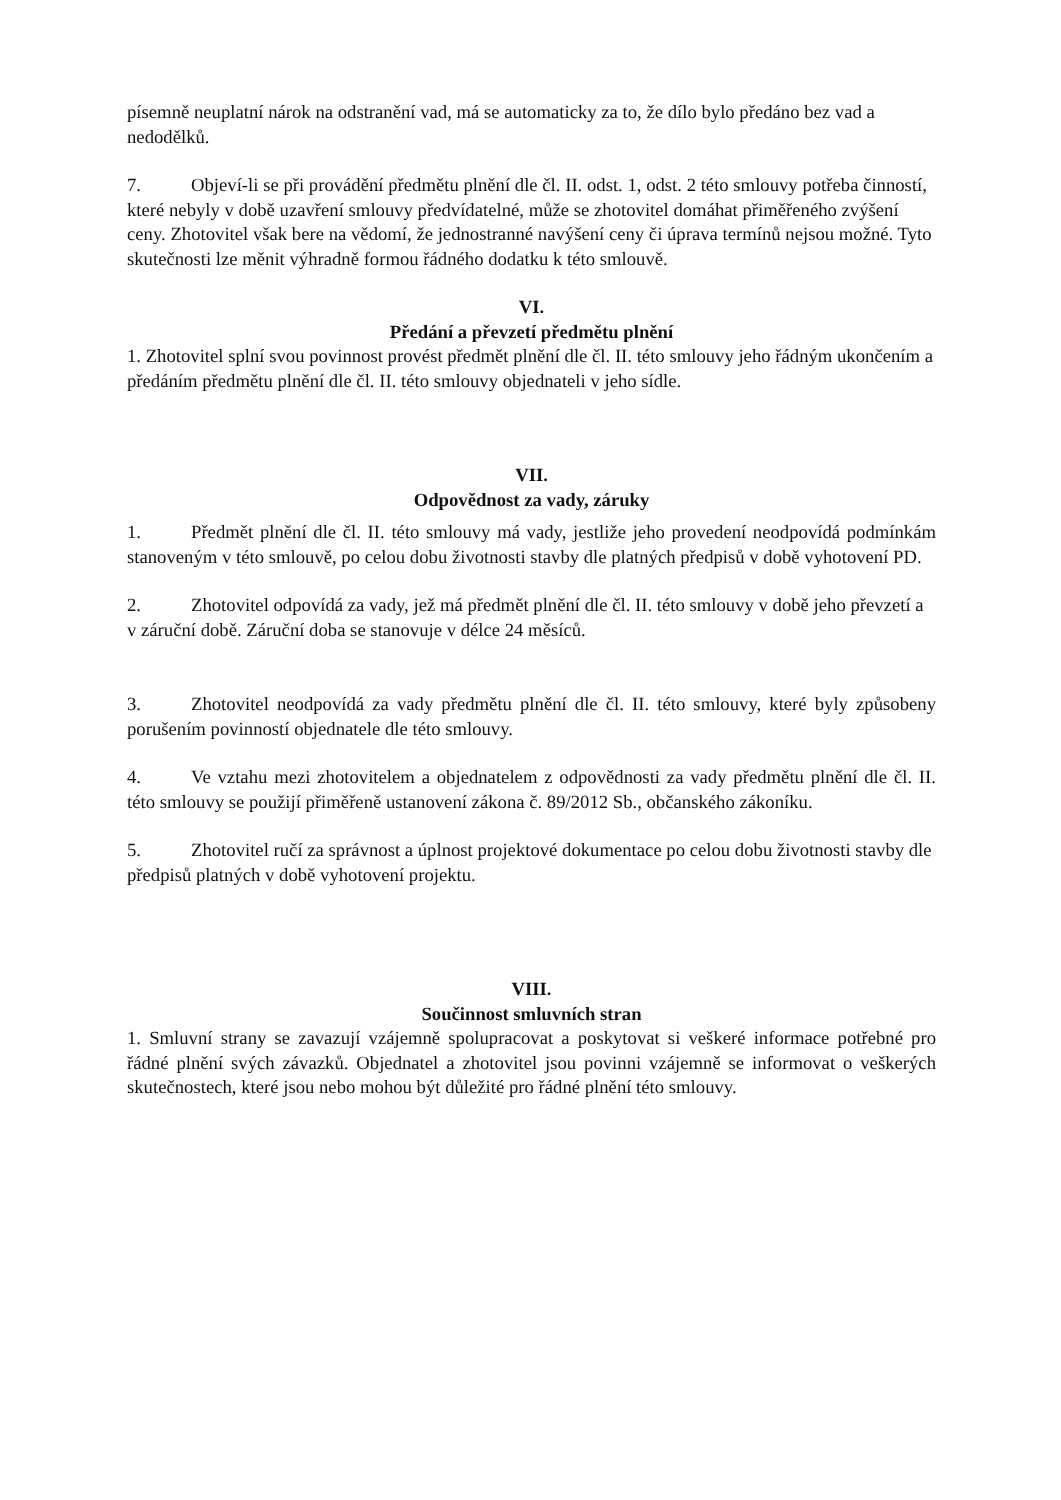písemně neuplatní nárok na odstranění vad, má se automaticky za to, že dílo bylo předáno bez vad a nedodělků.
7. Objeví-li se při provádění předmětu plnění dle čl. II. odst. 1, odst. 2 této smlouvy potřeba činností, které nebyly v době uzavření smlouvy předvídatelné, může se zhotovitel domáhat přiměřeného zvýšení ceny. Zhotovitel však bere na vědomí, že jednostranné navýšení ceny či úprava termínů nejsou možné. Tyto skutečnosti lze měnit výhradně formou řádného dodatku k této smlouvě.
VI.
Předání a převzetí předmětu plnění
1. Zhotovitel splní svou povinnost provést předmět plnění dle čl. II. této smlouvy jeho řádným ukončením a předáním předmětu plnění dle čl. II. této smlouvy objednateli v jeho sídle.
VII.
Odpovědnost za vady, záruky
1. Předmět plnění dle čl. II. této smlouvy má vady, jestliže jeho provedení neodpovídá podmínkám stanoveným v této smlouvě, po celou dobu životnosti stavby dle platných předpisů v době vyhotovení PD.
2. Zhotovitel odpovídá za vady, jež má předmět plnění dle čl. II. této smlouvy v době jeho převzetí a v záruční době. Záruční doba se stanovuje v délce 24 měsíců.
3. Zhotovitel neodpovídá za vady předmětu plnění dle čl. II. této smlouvy, které byly způsobeny porušením povinností objednatele dle této smlouvy.
4. Ve vztahu mezi zhotovitelem a objednatelem z odpovědnosti za vady předmětu plnění dle čl. II. této smlouvy se použijí přiměřeně ustanovení zákona č. 89/2012 Sb., občanského zákoníku.
5. Zhotovitel ručí za správnost a úplnost projektové dokumentace po celou dobu životnosti stavby dle předpisů platných v době vyhotovení projektu.
VIII.
Součinnost smluvních stran
1. Smluvní strany se zavazují vzájemně spolupracovat a poskytovat si veškeré informace potřebné pro řádné plnění svých závazků. Objednatel a zhotovitel jsou povinni vzájemně se informovat o veškerých skutečnostech, které jsou nebo mohou být důležité pro řádné plnění této smlouvy.